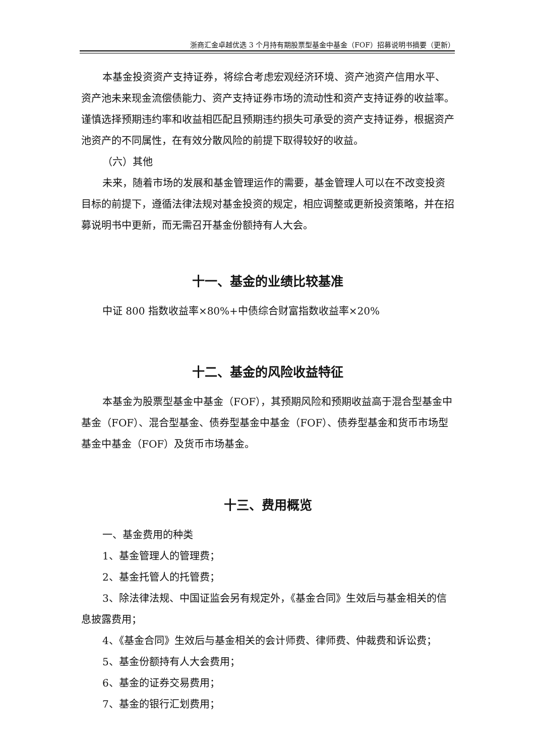浙商汇金卓越优选 3 个月持有期股票型基金中基金（FOF）招募说明书摘要（更新）
本基金投资资产支持证券，将综合考虑宏观经济环境、资产池资产信用水平、资产池未来现金流偿债能力、资产支持证券市场的流动性和资产支持证券的收益率。谨慎选择预期违约率和收益相匹配且预期违约损失可承受的资产支持证券，根据资产池资产的不同属性，在有效分散风险的前提下取得较好的收益。
（六）其他
未来，随着市场的发展和基金管理运作的需要，基金管理人可以在不改变投资目标的前提下，遵循法律法规对基金投资的规定，相应调整或更新投资策略，并在招募说明书中更新，而无需召开基金份额持有人大会。
十一、基金的业绩比较基准
中证 800 指数收益率×80%+中债综合财富指数收益率×20%
十二、基金的风险收益特征
本基金为股票型基金中基金（FOF），其预期风险和预期收益高于混合型基金中基金（FOF）、混合型基金、债券型基金中基金（FOF）、债券型基金和货币市场型基金中基金（FOF）及货币市场基金。
十三、费用概览
一、基金费用的种类
1、基金管理人的管理费；
2、基金托管人的托管费；
3、除法律法规、中国证监会另有规定外，《基金合同》生效后与基金相关的信息披露费用；
4、《基金合同》生效后与基金相关的会计师费、律师费、仲裁费和诉讼费；
5、基金份额持有人大会费用；
6、基金的证券交易费用；
7、基金的银行汇划费用；